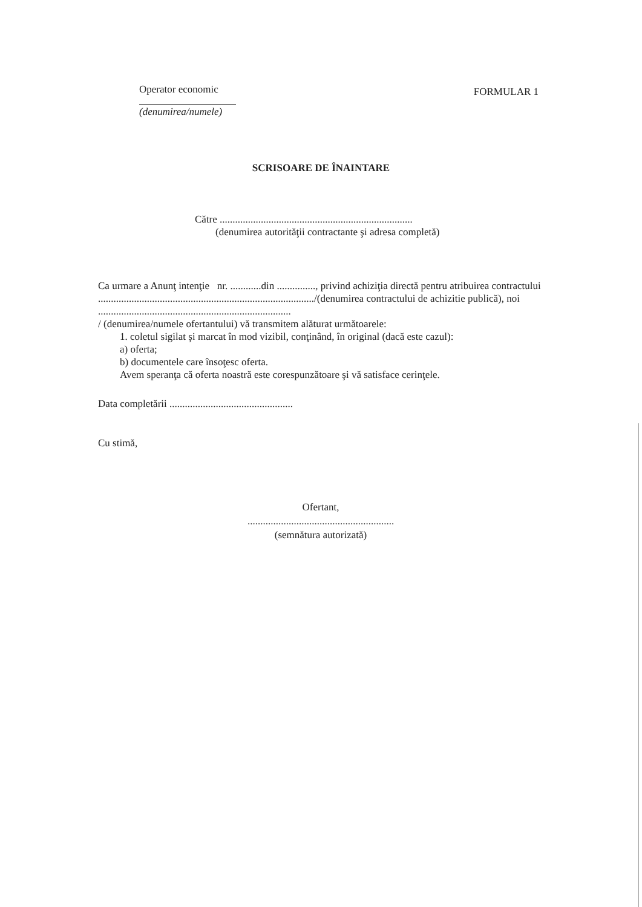Operator economic
(denumirea/numele)
FORMULAR 1
SCRISOARE DE ÎNAINTARE
Către ...........................................................................
(denumirea autorităţii contractante şi adresa completă)
Ca urmare a Anunţ intenţie nr. ............din ..............., privind achiziţia directă pentru atribuirea contractului ..................................................................................../(denumirea contractului de achizitie publică), noi ...........................................................................
/ (denumirea/numele ofertantului) vă transmitem alăturat următoarele:
1. coletul sigilat şi marcat în mod vizibil, conţinând, în original (dacă este cazul):
a) oferta;
b) documentele care însoţesc oferta.
Avem speranţa că oferta noastră este corespunzătoare şi vă satisface cerinţele.
Data completării ................................................
Cu stimă,
Ofertant,
.........................................................
(semnătura autorizată)